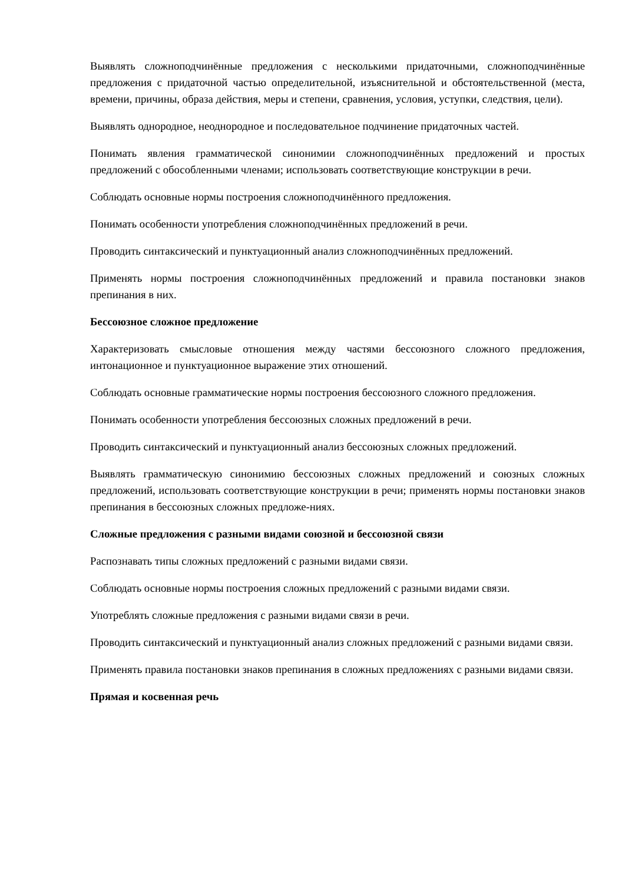Выявлять сложноподчинённые предложения с несколькими придаточными, сложноподчинённые предложения с придаточной частью определительной, изъяснительной и обстоятельственной (места, времени, причины, образа действия, меры и степени, сравнения, условия, уступки, следствия, цели).
Выявлять однородное, неоднородное и последовательное подчинение придаточных частей.
Понимать явления грамматической синонимии сложноподчинённых предложений и простых предложений с обособленными членами; использовать соответствующие конструкции в речи.
Соблюдать основные нормы построения сложноподчинённого предложения.
Понимать особенности употребления сложноподчинённых предложений в речи.
Проводить синтаксический и пунктуационный анализ сложноподчинённых предложений.
Применять нормы построения сложноподчинённых предложений и правила постановки знаков препинания в них.
Бессоюзное сложное предложение
Характеризовать смысловые отношения между частями бессоюзного сложного предложения, интонационное и пунктуационное выражение этих отношений.
Соблюдать основные грамматические нормы построения бессоюзного сложного предложения.
Понимать особенности употребления бессоюзных сложных предложений в речи.
Проводить синтаксический и пунктуационный анализ бессоюзных сложных предложений.
Выявлять грамматическую синонимию бессоюзных сложных предложений и союзных сложных предложений, использовать соответствующие конструкции в речи; применять нормы постановки знаков препинания в бессоюзных сложных предложе-ниях.
Сложные предложения с разными видами союзной и бессоюзной связи
Распознавать типы сложных предложений с разными видами связи.
Соблюдать основные нормы построения сложных предложений с разными видами связи.
Употреблять сложные предложения с разными видами связи в речи.
Проводить синтаксический и пунктуационный анализ сложных предложений с разными видами связи.
Применять правила постановки знаков препинания в сложных предложениях с разными видами связи.
Прямая и косвенная речь